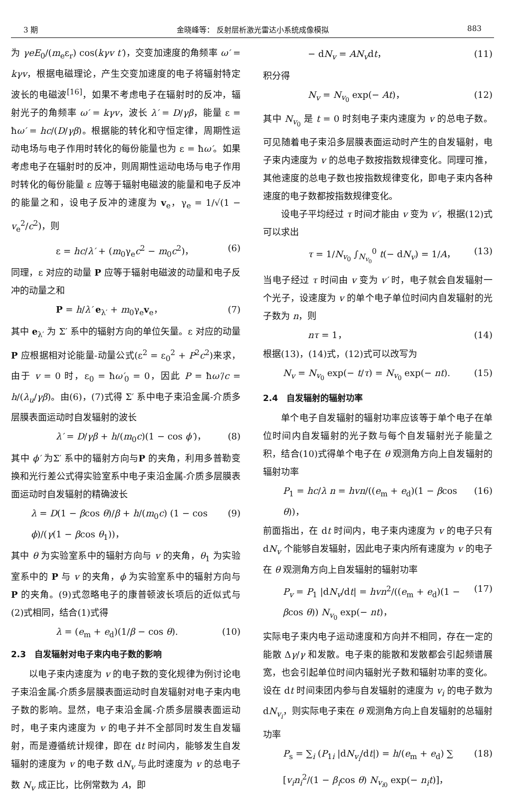3 期 金晓峰等： 反射层析激光雷达小系统成像模拟 883
为 γeE<sub>0</sub>/(m<sub>e</sub>ε<sub>r</sub>) cos(kγv t′)，交变加速度的角频率 ω′ = kγv，根据电磁理论，产生交变加速度的电子将辐射特定波长的电磁波<sup>[16]</sup>，如果不考虑电子在辐射时的反冲，辐射光子的角频率 ω′ = kγv，波长 λ′ = D/γβ，能量 ε = ħω′ = hc/(D/γβ)。根据能的转化和守恒定律，周期性运动电场与电子作用时转化的每份能量也为 ε = ħω′。如果考虑电子在辐射时的反冲，则周期性运动电场与电子作用时转化的每份能量 ε 应等于辐射电磁波的能量和电子反冲的能量之和，设电子反冲的速度为 v<sub>e</sub>，γ<sub>e</sub> = 1/√(1 − v<sub>e</sub><sup>2</sup>/c<sup>2</sup>)，则
ε = hc/λ′ + (m<sub>0</sub>γ<sub>e</sub>c<sup>2</sup> − m<sub>0</sub>c<sup>2</sup>)， (6)
同理，ε 对应的动量 P 应等于辐射电磁波的动量和电子反冲的动量之和
P = h/λ′ e<sub>λ′</sub> + m<sub>0</sub>γ<sub>e</sub>v<sub>e</sub>， (7)
其中 e<sub>λ′</sub> 为 Σ′ 系中的辐射方向的单位矢量。ε 对应的动量 P 应根据相对论能量-动量公式(ε<sup>2</sup> = ε<sub>0</sub><sup>2</sup> + P<sup>2</sup>c<sup>2</sup>)来求，由于 v = 0 时，ε<sub>0</sub> = ħω′<sub>0</sub> = 0，因此 P = ħω′/c = h/(λ<sub>u</sub>/γβ)。由(6)，(7)式得 Σ′ 系中电子束沿金属-介质多层膜表面运动时自发辐射的波长
λ′ = D/γβ + h/(m<sub>0</sub>c)(1 − cos ϕ′)， (8)
其中 ϕ′ 为Σ′ 系中的辐射方向与P 的夹角，利用多普勒变换和光行差公式得实验室系中电子束沿金属-介质多层膜表面运动时自发辐射的精确波长
λ = D(1 − βcos θ)/β + h/(m<sub>0</sub>c) (1 − cos ϕ)/(γ(1 − βcos θ<sub>1</sub>))， (9)
其中 θ 为实验室系中的辐射方向与 v 的夹角，θ<sub>1</sub> 为实验室系中的 P 与 v 的夹角，ϕ 为实验室系中的辐射方向与 P 的夹角。(9)式忽略电子的康普顿波长项后的近似式与(2)式相同，结合(1)式得
λ = (e<sub>m</sub> + e<sub>d</sub>)(1/β − cos θ). (10)
2.3　自发辐射对电子束内电子数的影响
以电子束内速度为 v 的电子数的变化规律为例讨论电子束沿金属-介质多层膜表面运动时自发辐射对电子束内电子数的影响。显然，电子束沿金属-介质多层膜表面运动时，电子束内速度为 v 的电子并不全部同时发生自发辐射，而是遵循统计规律，即在 dt 时间内，能够发生自发辐射的速度为 v 的电子数 dN<sub>v</sub> 与此时速度为 v 的总电子数 N<sub>v</sub> 成正比，比例常数为 A，即
− dN<sub>v</sub> = AN<sub>v</sub>dt， (11)
积分得
N<sub>v</sub> = N<sub>v<sub>0</sub></sub> exp(− At)， (12)
其中 N<sub>v<sub>0</sub></sub> 是 t = 0 时刻电子束内速度为 v 的总电子数。可见随着电子束沿多层膜表面运动时产生的自发辐射，电子束内速度为 v 的总电子数按指数规律变化。同理可推，其他速度的总电子数也按指数规律变化，即电子束内各种速度的电子数都按指数规律变化。
设电子平均经过 τ 时间才能由 v 变为 v′，根据(12)式可以求出
τ = 1/N<sub>v<sub>0</sub></sub> ∫<sub>N<sub>v<sub>0</sub></sub></sub><sup>0</sup> t(− dN<sub>v</sub>) = 1/A， (13)
当电子经过 τ 时间由 v 变为 v′ 时，电子就会自发辐射一个光子，设速度为 v 的单个电子单位时间内自发辐射的光子数为 n，则
nτ = 1， (14)
根据(13)，(14)式，(12)式可以改写为
N<sub>v</sub> = N<sub>v<sub>0</sub></sub> exp(− t/τ) = N<sub>v<sub>0</sub></sub> exp(− nt). (15)
2.4　自发辐射的辐射功率
单个电子自发辐射的辐射功率应该等于单个电子在单位时间内自发辐射的光子数与每个自发辐射光子能量之积，结合(10)式得单个电子在 θ 观测角方向上自发辐射的辐射功率
P<sub>1</sub> = hc/λ n = hvn/((e<sub>m</sub> + e<sub>d</sub>)(1 − βcos θ))， (16)
前面指出，在 dt 时间内，电子束内速度为 v 的电子只有 dN<sub>v</sub> 个能够自发辐射，因此电子束内所有速度为 v 的电子在 θ 观测角方向上自发辐射的辐射功率
P<sub>v</sub> = P<sub>1</sub> |dN<sub>v</sub>/dt| = hvn<sup>2</sup>/((e<sub>m</sub> + e<sub>d</sub>)(1 − βcos θ)) N<sub>v<sub>0</sub></sub> exp(− nt)， (17)
实际电子束内电子运动速度和方向并不相同，存在一定的能散 Δγ/γ 和发散。电子束的能散和发散都会引起频谱展宽，也会引起单位时间内辐射光子数和辐射功率的变化。设在 dt 时间束团内参与自发辐射的速度为 v<sub>i</sub> 的电子数为 dN<sub>v<sub>i</sub></sub>，则实际电子束在 θ 观测角方向上自发辐射的总辐射功率
P<sub>s</sub> = ∑<sub>i</sub> (P<sub>1i</sub> |dN<sub>v<sub>i</sub></sub>/dt|) = h/(e<sub>m</sub> + e<sub>d</sub>) ∑ [v<sub>i</sub>n<sub>i</sub><sup>2</sup>/(1 − β<sub>i</sub>cos θ) N<sub>v<sub>i0</sub></sub> exp(− n<sub>i</sub>t)]， (18)